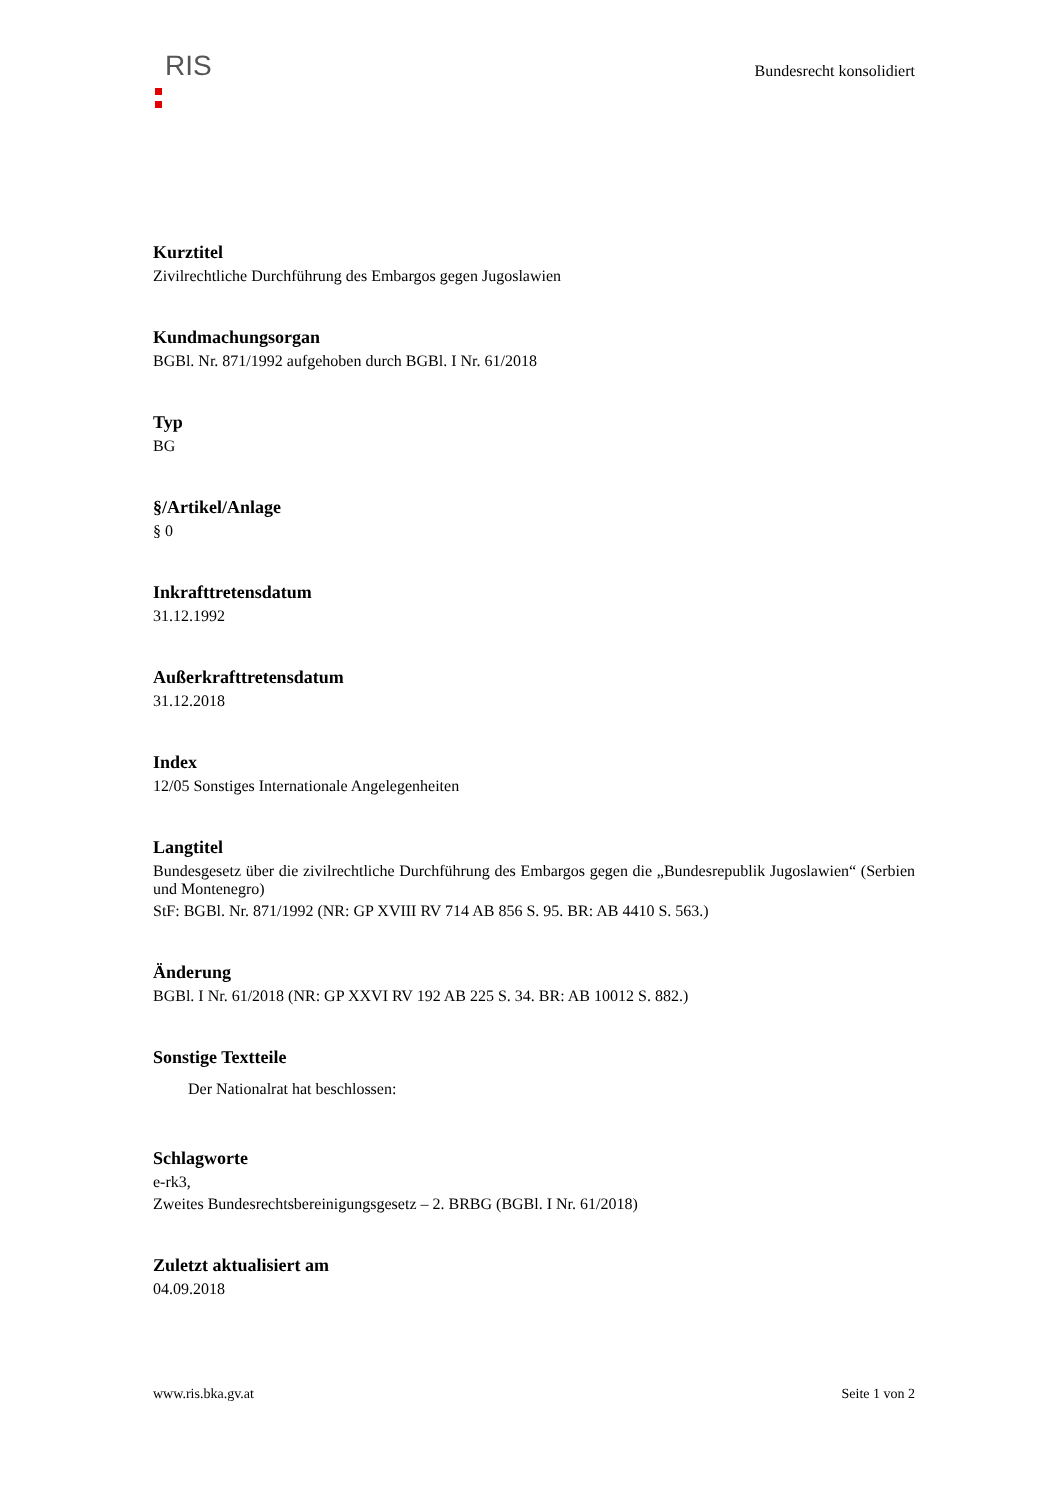RIS
Bundesrecht konsolidiert
Kurztitel
Zivilrechtliche Durchführung des Embargos gegen Jugoslawien
Kundmachungsorgan
BGBl. Nr. 871/1992 aufgehoben durch BGBl. I Nr. 61/2018
Typ
BG
§/Artikel/Anlage
§ 0
Inkrafttretensdatum
31.12.1992
Außerkrafttretensdatum
31.12.2018
Index
12/05 Sonstiges Internationale Angelegenheiten
Langtitel
Bundesgesetz über die zivilrechtliche Durchführung des Embargos gegen die „Bundesrepublik Jugoslawien“ (Serbien und Montenegro)
StF: BGBl. Nr. 871/1992 (NR: GP XVIII RV 714 AB 856 S. 95. BR: AB 4410 S. 563.)
Änderung
BGBl. I Nr. 61/2018 (NR: GP XXVI RV 192 AB 225 S. 34. BR: AB 10012 S. 882.)
Sonstige Textteile
Der Nationalrat hat beschlossen:
Schlagworte
e-rk3,
Zweites Bundesrechtsbereinigungsgesetz – 2. BRBG (BGBl. I Nr. 61/2018)
Zuletzt aktualisiert am
04.09.2018
www.ris.bka.gv.at Seite 1 von 2